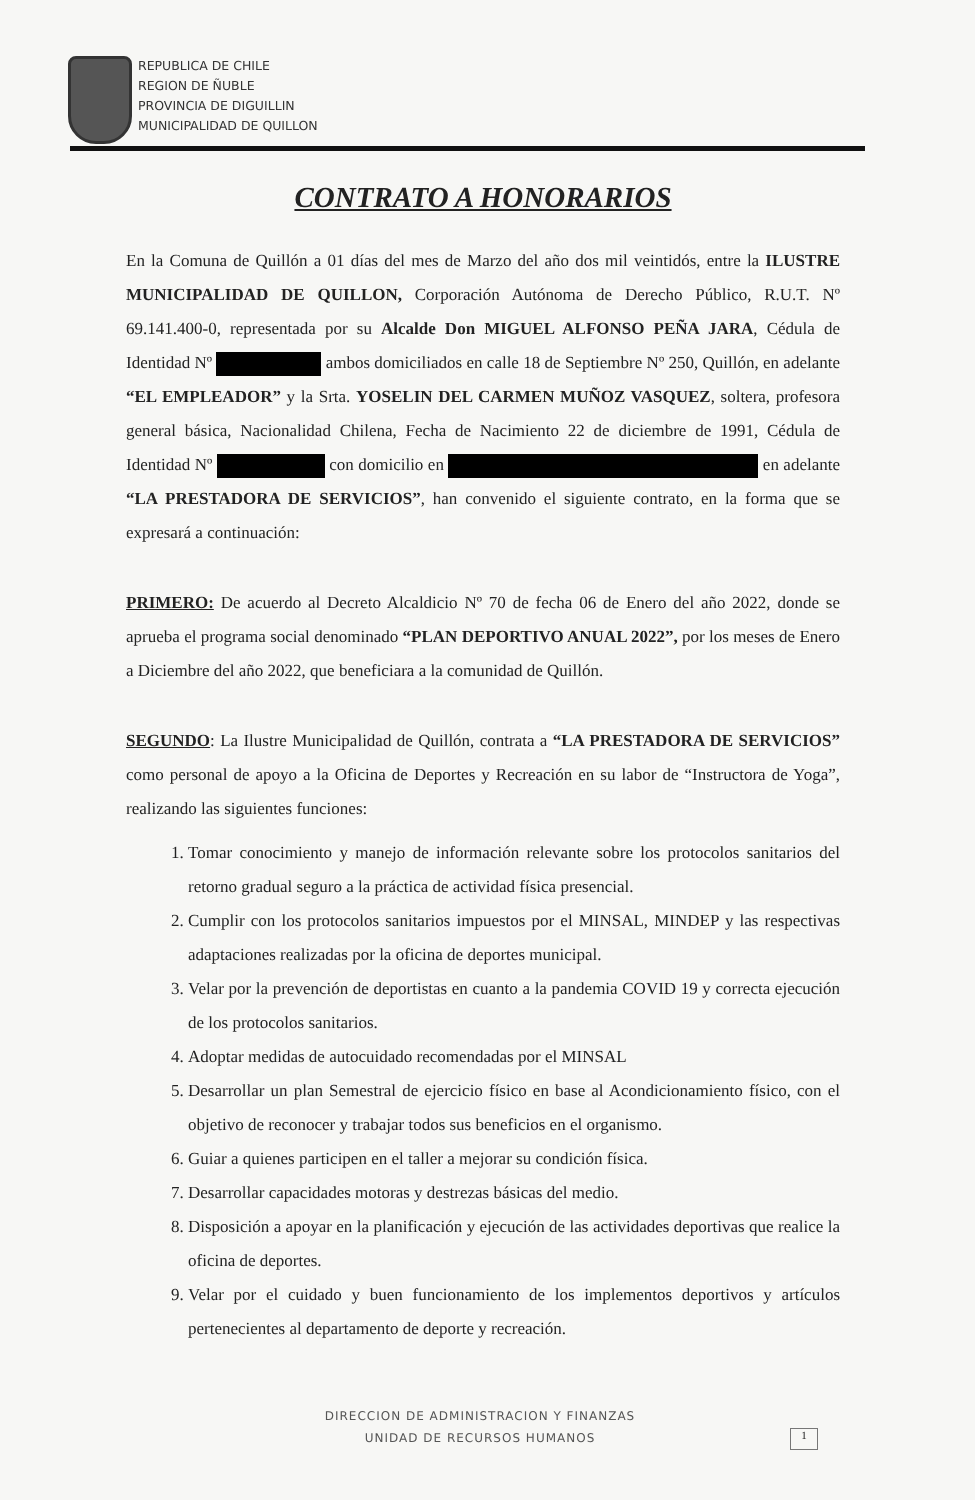REPUBLICA DE CHILE
REGION DE ÑUBLE
PROVINCIA DE DIGUILLIN
MUNICIPALIDAD DE QUILLON
CONTRATO A HONORARIOS
En la Comuna de Quillón a 01 días del mes de Marzo del año dos mil veintidós, entre la ILUSTRE MUNICIPALIDAD DE QUILLON, Corporación Autónoma de Derecho Público, R.U.T. Nº 69.141.400-0, representada por su Alcalde Don MIGUEL ALFONSO PEÑA JARA, Cédula de Identidad Nº ambos domiciliados en calle 18 de Septiembre Nº 250, Quillón, en adelante “EL EMPLEADOR” y la Srta. YOSELIN DEL CARMEN MUÑOZ VASQUEZ, soltera, profesora general básica, Nacionalidad Chilena, Fecha de Nacimiento 22 de diciembre de 1991, Cédula de Identidad Nº con domicilio en en adelante “LA PRESTADORA DE SERVICIOS”, han convenido el siguiente contrato, en la forma que se expresará a continuación:
PRIMERO: De acuerdo al Decreto Alcaldicio Nº 70 de fecha 06 de Enero del año 2022, donde se aprueba el programa social denominado “PLAN DEPORTIVO ANUAL 2022”, por los meses de Enero a Diciembre del año 2022, que beneficiara a la comunidad de Quillón.
SEGUNDO: La Ilustre Municipalidad de Quillón, contrata a “LA PRESTADORA DE SERVICIOS” como personal de apoyo a la Oficina de Deportes y Recreación en su labor de “Instructora de Yoga”, realizando las siguientes funciones:
1. Tomar conocimiento y manejo de información relevante sobre los protocolos sanitarios del retorno gradual seguro a la práctica de actividad física presencial.
2. Cumplir con los protocolos sanitarios impuestos por el MINSAL, MINDEP y las respectivas adaptaciones realizadas por la oficina de deportes municipal.
3. Velar por la prevención de deportistas en cuanto a la pandemia COVID 19 y correcta ejecución de los protocolos sanitarios.
4. Adoptar medidas de autocuidado recomendadas por el MINSAL
5. Desarrollar un plan Semestral de ejercicio físico en base al Acondicionamiento físico, con el objetivo de reconocer y trabajar todos sus beneficios en el organismo.
6. Guiar a quienes participen en el taller a mejorar su condición física.
7. Desarrollar capacidades motoras y destrezas básicas del medio.
8. Disposición a apoyar en la planificación y ejecución de las actividades deportivas que realice la oficina de deportes.
9. Velar por el cuidado y buen funcionamiento de los implementos deportivos y artículos pertenecientes al departamento de deporte y recreación.
DIRECCION DE ADMINISTRACION Y FINANZAS
UNIDAD DE RECURSOS HUMANOS
1